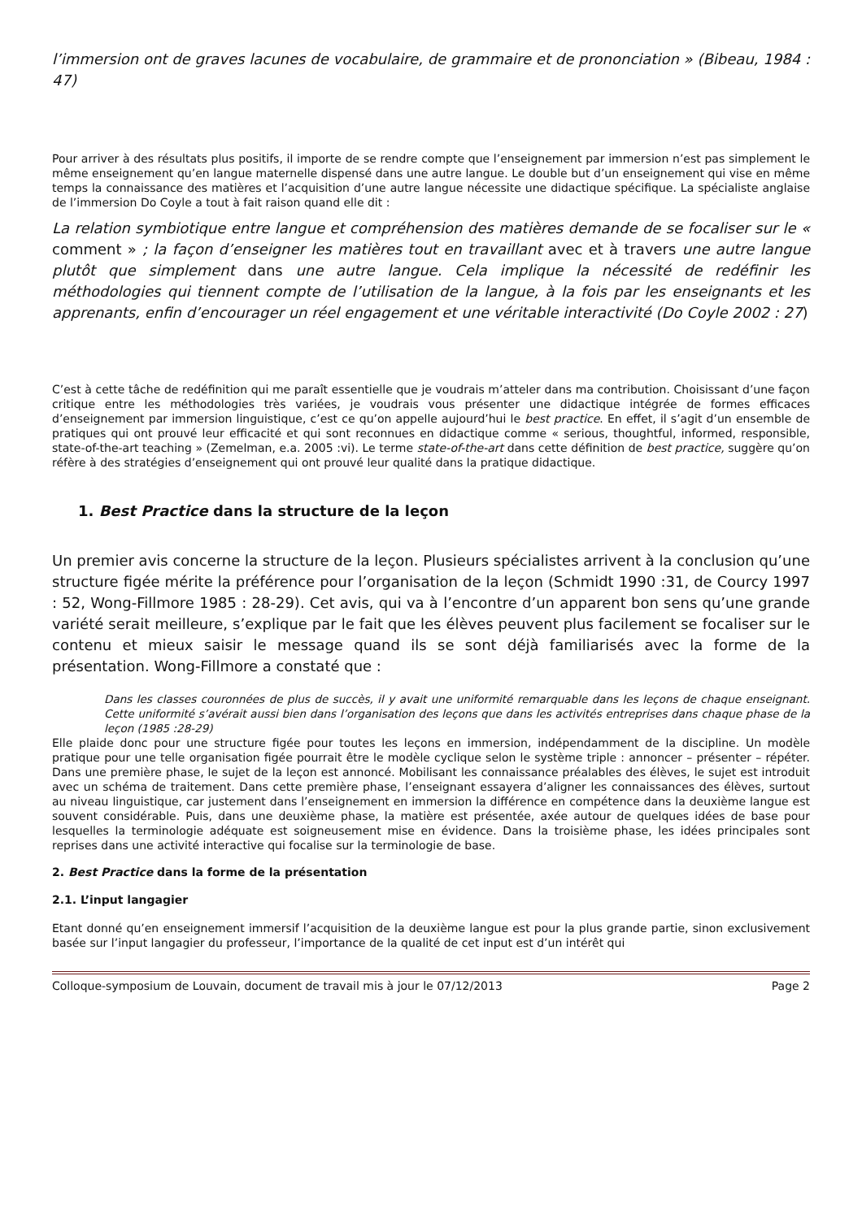l’immersion ont de graves lacunes de vocabulaire, de grammaire et de prononciation » (Bibeau, 1984 : 47)
Pour arriver à des résultats plus positifs, il importe de se rendre compte que l’enseignement par immersion n’est pas simplement le même enseignement qu’en langue maternelle dispensé dans une autre langue. Le double but d’un enseignement qui vise en même temps la connaissance des matières et l’acquisition d’une autre langue nécessite une didactique spécifique. La spécialiste anglaise de l’immersion Do Coyle a tout à fait raison quand elle dit :
La relation symbiotique entre langue et compréhension des matières demande de se focaliser sur le « comment » ; la façon d’enseigner les matières tout en travaillant avec et à travers une autre langue plutôt que simplement dans une autre langue. Cela implique la nécessité de redéfinir les méthodologies qui tiennent compte de l’utilisation de la langue, à la fois par les enseignants et les apprenants, enfin d’encourager un réel engagement et une véritable interactivité (Do Coyle 2002 : 27)
C’est à cette tâche de redéfinition qui me paraît essentielle que je voudrais m’atteler dans ma contribution. Choisissant d’une façon critique entre les méthodologies très variées, je voudrais vous présenter une didactique intégrée de formes efficaces d’enseignement par immersion linguistique, c’est ce qu’on appelle aujourd’hui le best practice. En effet, il s’agit d’un ensemble de pratiques qui ont prouvé leur efficacité et qui sont reconnues en didactique comme « serious, thoughtful, informed, responsible, state-of-the-art teaching » (Zemelman, e.a. 2005 :vi). Le terme state-of-the-art dans cette définition de best practice, suggère qu’on réfère à des stratégies d’enseignement qui ont prouvé leur qualité dans la pratique didactique.
1. Best Practice dans la structure de la leçon
Un premier avis concerne la structure de la leçon. Plusieurs spécialistes arrivent à la conclusion qu’une structure figée mérite la préférence pour l’organisation de la leçon (Schmidt 1990 :31, de Courcy 1997 : 52, Wong-Fillmore 1985 : 28-29). Cet avis, qui va à l’encontre d’un apparent bon sens qu’une grande variété serait meilleure, s’explique par le fait que les élèves peuvent plus facilement se focaliser sur le contenu et mieux saisir le message quand ils se sont déjà familiarisés avec la forme de la présentation. Wong-Fillmore a constaté que :
Dans les classes couronnées de plus de succès, il y avait une uniformité remarquable dans les leçons de chaque enseignant. Cette uniformité s’avérait aussi bien dans l’organisation des leçons que dans les activités entreprises dans chaque phase de la leçon (1985 :28-29)
Elle plaide donc pour une structure figée pour toutes les leçons en immersion, indépendamment de la discipline. Un modèle pratique pour une telle organisation figée pourrait être le modèle cyclique selon le système triple : annoncer – présenter – répéter. Dans une première phase, le sujet de la leçon est annoncé. Mobilisant les connaissance préalables des élèves, le sujet est introduit avec un schéma de traitement. Dans cette première phase, l’enseignant essayera d’aligner les connaissances des élèves, surtout au niveau linguistique, car justement dans l’enseignement en immersion la différence en compétence dans la deuxième langue est souvent considérable. Puis, dans une deuxième phase, la matière est présentée, axée autour de quelques idées de base pour lesquelles la terminologie adéquate est soigneusement mise en évidence. Dans la troisième phase, les idées principales sont reprises dans une activité interactive qui focalise sur la terminologie de base.
2. Best Practice dans la forme de la présentation
2.1. L’input langagier
Etant donné qu’en enseignement immersif l’acquisition de la deuxième langue est pour la plus grande partie, sinon exclusivement basée sur l’input langagier du professeur, l’importance de la qualité de cet input est d’un intérêt qui
Colloque-symposium de Louvain, document de travail mis à jour le 07/12/2013 Page 2